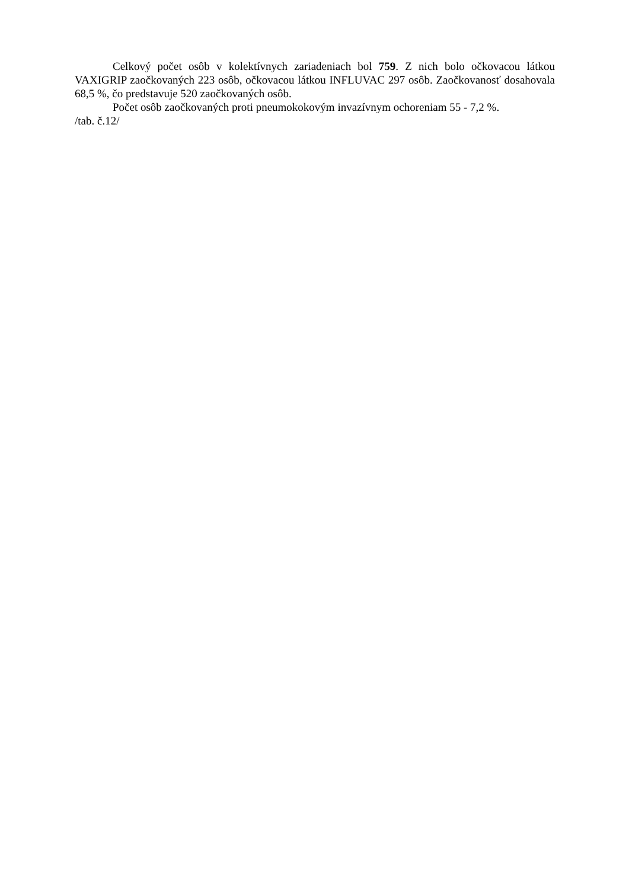Celkový počet osôb v kolektívnych zariadeniach bol 759. Z nich bolo očkovacou látkou VAXIGRIP zaočkovaných 223 osôb, očkovacou látkou INFLUVAC 297 osôb. Zaočkovanosť dosahovala 68,5 %, čo predstavuje 520 zaočkovaných osôb.
Počet osôb zaočkovaných proti pneumokokovým invazívnym ochoreniam 55 - 7,2 %.
/tab. č.12/